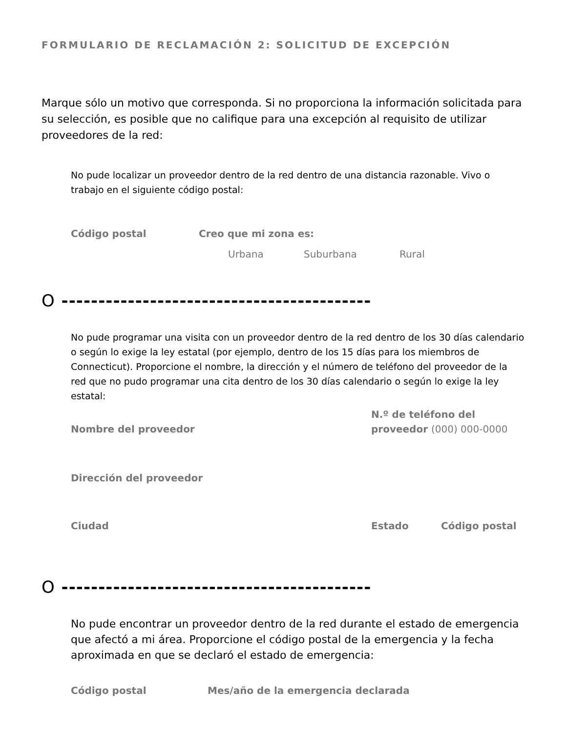FORMULARIO DE RECLAMACIÓN 2: SOLICITUD DE EXCEPCIÓN
Marque sólo un motivo que corresponda. Si no proporciona la información solicitada para su selección, es posible que no califique para una excepción al requisito de utilizar proveedores de la red:
No pude localizar un proveedor dentro de la red dentro de una distancia razonable. Vivo o trabajo en el siguiente código postal:
Código postal Creo que mi zona es:
Urbana Suburbana Rural
O ------------------------------------------
No pude programar una visita con un proveedor dentro de la red dentro de los 30 días calendario o según lo exige la ley estatal (por ejemplo, dentro de los 15 días para los miembros de Connecticut). Proporcione el nombre, la dirección y el número de teléfono del proveedor de la red que no pudo programar una cita dentro de los 30 días calendario o según lo exige la ley estatal:
Nombre del proveedor N.º de teléfono del
proveedor (000) 000-0000
Dirección del proveedor
Ciudad Estado Código postal
O ------------------------------------------
No pude encontrar un proveedor dentro de la red durante el estado de emergencia que afectó a mi área. Proporcione el código postal de la emergencia y la fecha aproximada en que se declaró el estado de emergencia:
Código postal Mes/año de la emergencia declarada